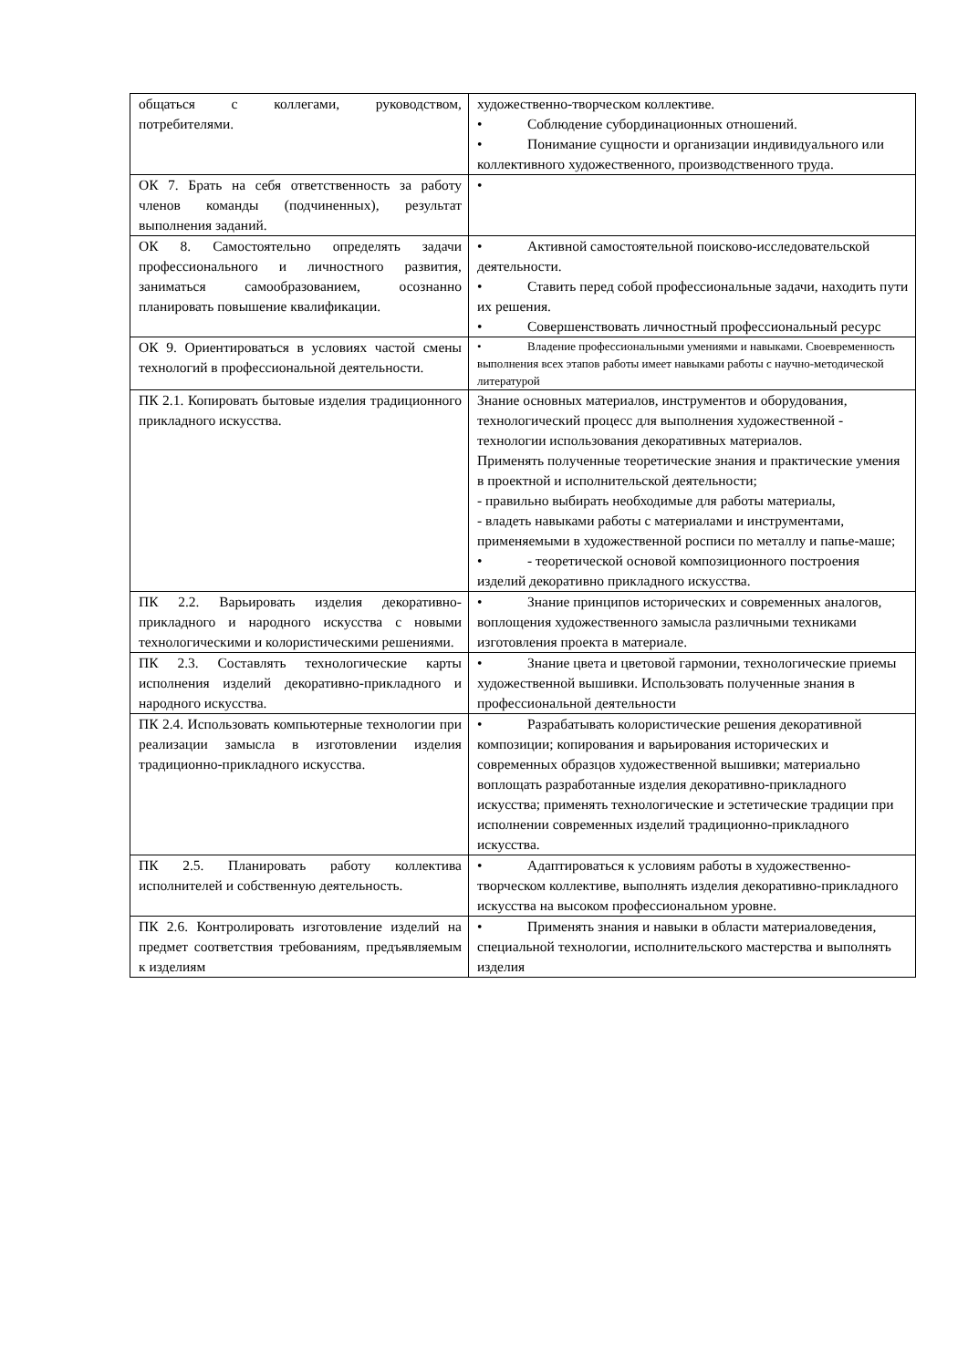| общаться с коллегами, руководством, потребителями. | художественно-творческом коллективе. • Соблюдение субординационных отношений. • Понимание сущности и организации индивидуального или коллективного художественного, производственного труда. |
| ОК 7. Брать на себя ответственность за работу членов команды (подчиненных), результат выполнения заданий. | • |
| ОК 8. Самостоятельно определять задачи профессионального и личностного развития, заниматься самообразованием, осознанно планировать повышение квалификации. | • Активной самостоятельной поисково-исследовательской деятельности. • Ставить перед собой профессиональные задачи, находить пути их решения. • Совершенствовать личностный профессиональный ресурс |
| ОК 9. Ориентироваться в условиях частой смены технологий в профессиональной деятельности. | • Владение профессиональными умениями и навыками. Своевременность выполнения всех этапов работы имеет навыками работы с научно-методической литературой |
| ПК 2.1. Копировать бытовые изделия традиционного прикладного искусства. | Знание основных материалов, инструментов и оборудования, технологический процесс для выполнения художественной - технологии использования декоративных материалов. Применять полученные теоретические знания и практические умения в проектной и исполнительской деятельности; - правильно выбирать необходимые для работы материалы, - владеть навыками работы с материалами и инструментами, применяемыми в художественной росписи по металлу и папье-маше; • - теоретической основой композиционного построения изделий декоративно прикладного искусства. |
| ПК 2.2. Варьировать изделия декоративно-прикладного и народного искусства с новыми технологическими и колористическими решениями. | • Знание принципов исторических и современных аналогов, воплощения художественного замысла различными техниками изготовления проекта в материале. |
| ПК 2.3. Составлять технологические карты исполнения изделий декоративно-прикладного и народного искусства. | • Знание цвета и цветовой гармонии, технологические приемы художественной вышивки. Использовать полученные знания в профессиональной деятельности |
| ПК 2.4. Использовать компьютерные технологии при реализации замысла в изготовлении изделия традиционно-прикладного искусства. | • Разрабатывать колористические решения декоративной композиции; копирования и варьирования исторических и современных образцов художественной вышивки; материально воплощать разработанные изделия декоративно-прикладного искусства; применять технологические и эстетические традиции при исполнении современных изделий традиционно-прикладного искусства. |
| ПК 2.5. Планировать работу коллектива исполнителей и собственную деятельность. | • Адаптироваться к условиям работы в художественно-творческом коллективе, выполнять изделия декоративно-прикладного искусства на высоком профессиональном уровне. |
| ПК 2.6. Контролировать изготовление изделий на предмет соответствия требованиям, предъявляемым к изделиям | • Применять знания и навыки в области материаловедения, специальной технологии, исполнительского мастерства и выполнять изделия |